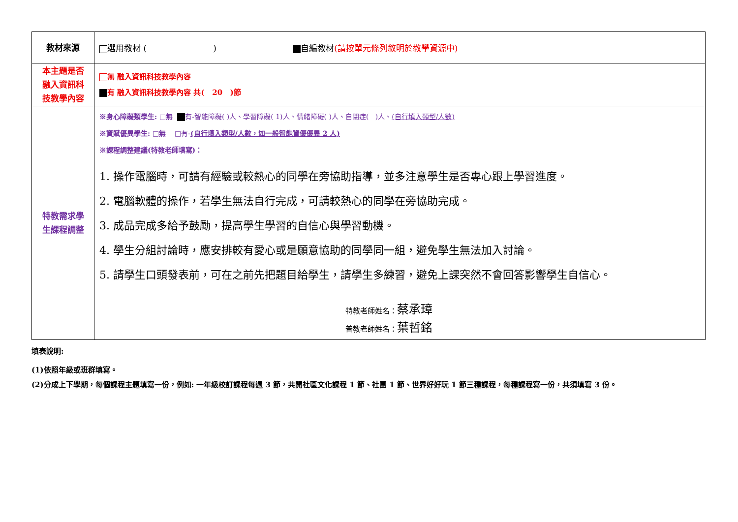| 教材來源 | 選用教材 ( ) 自編教材 (請按單元條列敘明於教學資源中) |
| 本主題是否 融入資訊科 技教學內容 | 無 融入資訊科技教學內容 有 融入資訊科技教學內容 共( 20 )節 |
| 特教需求學 生課程調整 | ※身心障礙類學生: □無 有-智能障礙( )人、學習障礙( 1)人、情緒障礙( )人、自閉症( )人、 (自行填入類型/人數) ※資賦優異學生: □無 □有- (自行填入類型/人數，如一般智能資優優異 2 人) ※課程調整建議(特教老師填寫)： 1. 操作電腦時，可請有經驗或較熱心的同學在旁協助指導，並多注意學生是否專心跟上學習進度。 2. 電腦軟體的操作，若學生無法自行完成，可請較熱心的同學在旁協助完成。 3. 成品完成多給予鼓勵，提高學生學習的自信心與學習動機。 4. 學生分組討論時，應安排較有愛心或是願意協助的同學同一組，避免學生無法加入討論。 5. 請學生口頭發表前，可在之前先把題目給學生，請學生多練習，避免上課突然不會回答影響學生自信心。 特教老師姓名： 蔡承璋 普教老師姓名： 葉哲銘 |
填表說明:
(1)依照年級或班群填寫。
(2)分成上下學期，每個課程主題填寫一份，例如: 一年級校訂課程每週 3 節，共開社區文化課程 1 節、社團 1 節、世界好好玩 1 節三種課程，每種課程寫一份，共須填寫 3 份。